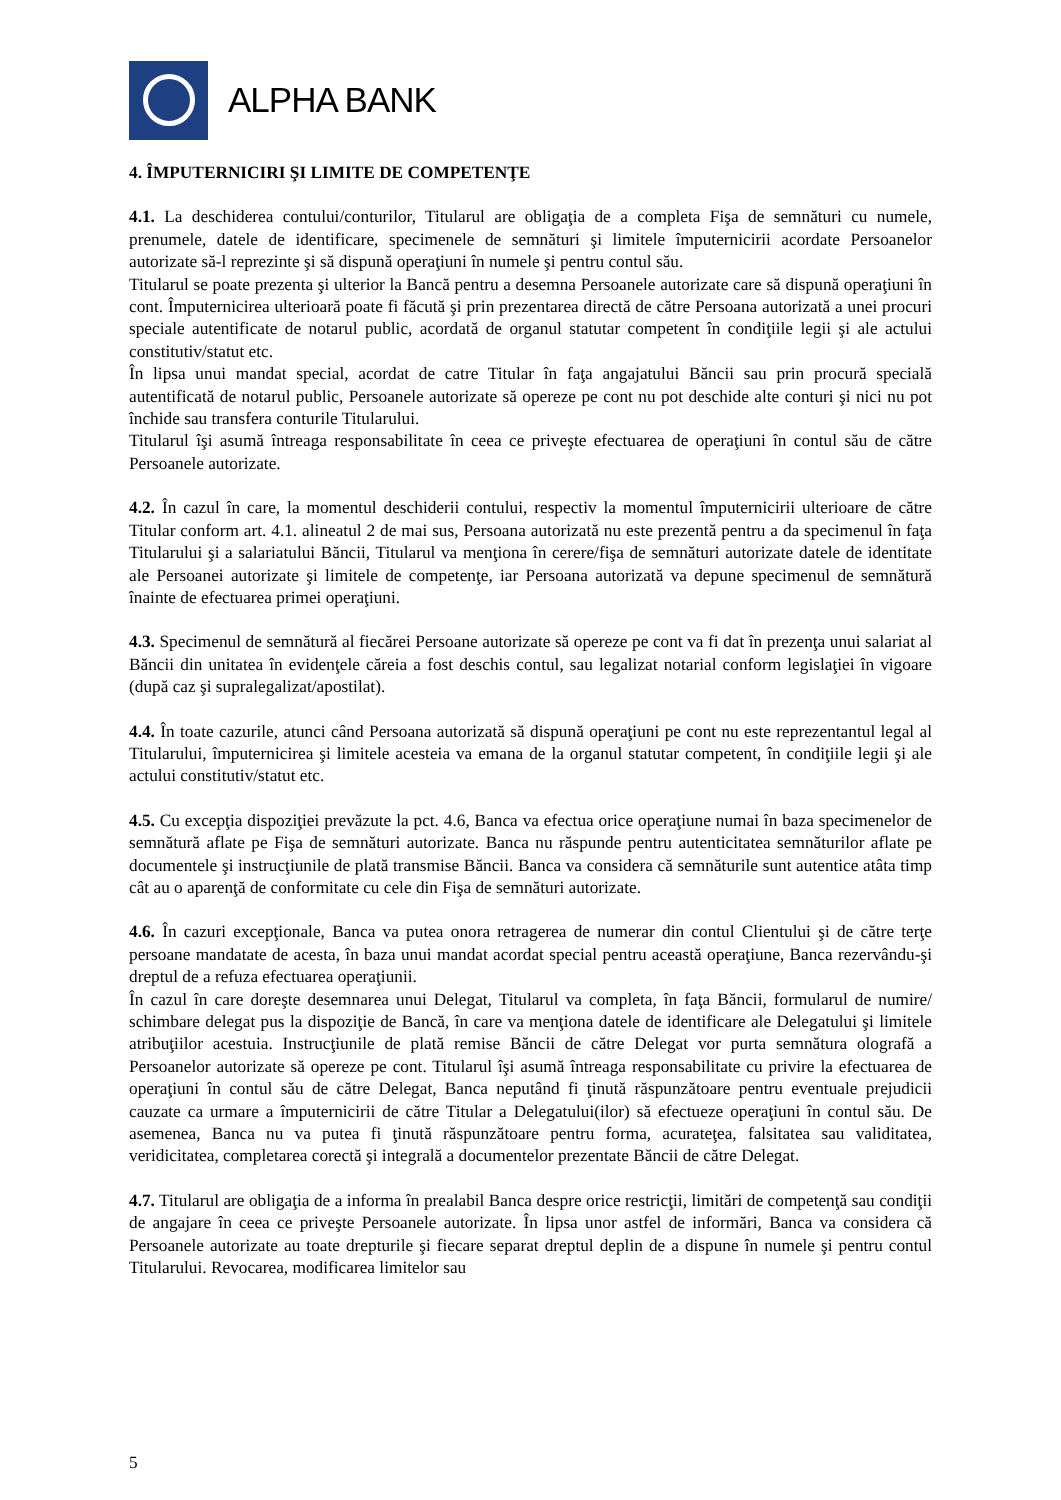ALPHA BANK
4. ÎMPUTERNICIRI ŞI LIMITE DE COMPETENŢE
4.1. La deschiderea contului/conturilor, Titularul are obligaţia de a completa Fişa de semnături cu numele, prenumele, datele de identificare, specimenele de semnături şi limitele împuternicirii acordate Persoanelor autorizate să-l reprezinte şi să dispună operaţiuni în numele şi pentru contul său.
Titularul se poate prezenta şi ulterior la Bancă pentru a desemna Persoanele autorizate care să dispună operaţiuni în cont. Împuternicirea ulterioară poate fi făcută şi prin prezentarea directă de către Persoana autorizată a unei procuri speciale autentificate de notarul public, acordată de organul statutar competent în condiţiile legii şi ale actului constitutiv/statut etc.
În lipsa unui mandat special, acordat de catre Titular în faţa angajatului Băncii sau prin procură specială autentificată de notarul public, Persoanele autorizate să opereze pe cont nu pot deschide alte conturi şi nici nu pot închide sau transfera conturile Titularului.
Titularul îşi asumă întreaga responsabilitate în ceea ce priveşte efectuarea de operaţiuni în contul său de către Persoanele autorizate.
4.2. În cazul în care, la momentul deschiderii contului, respectiv la momentul împuternicirii ulterioare de către Titular conform art. 4.1. alineatul 2 de mai sus, Persoana autorizată nu este prezentă pentru a da specimenul în faţa Titularului şi a salariatului Băncii, Titularul va menţiona în cerere/fişa de semnături autorizate datele de identitate ale Persoanei autorizate şi limitele de competenţe, iar Persoana autorizată va depune specimenul de semnătură înainte de efectuarea primei operaţiuni.
4.3. Specimenul de semnătură al fiecărei Persoane autorizate să opereze pe cont va fi dat în prezenţa unui salariat al Băncii din unitatea în evidenţele căreia a fost deschis contul, sau legalizat notarial conform legislaţiei în vigoare (după caz şi supralegalizat/apostilat).
4.4. În toate cazurile, atunci când Persoana autorizată să dispună operaţiuni pe cont nu este reprezentantul legal al Titularului, împuternicirea şi limitele acesteia va emana de la organul statutar competent, în condiţiile legii şi ale actului constitutiv/statut etc.
4.5. Cu excepţia dispoziţiei prevăzute la pct. 4.6, Banca va efectua orice operaţiune numai în baza specimenelor de semnătură aflate pe Fişa de semnături autorizate. Banca nu răspunde pentru autenticitatea semnăturilor aflate pe documentele şi instrucţiunile de plată transmise Băncii. Banca va considera că semnăturile sunt autentice atâta timp cât au o aparenţă de conformitate cu cele din Fişa de semnături autorizate.
4.6. În cazuri excepţionale, Banca va putea onora retragerea de numerar din contul Clientului şi de către terţe persoane mandatate de acesta, în baza unui mandat acordat special pentru această operaţiune, Banca rezervându-şi dreptul de a refuza efectuarea operaţiunii.
În cazul în care doreşte desemnarea unui Delegat, Titularul va completa, în faţa Băncii, formularul de numire/ schimbare delegat pus la dispoziţie de Bancă, în care va menţiona datele de identificare ale Delegatului şi limitele atribuţiilor acestuia. Instrucţiunile de plată remise Băncii de către Delegat vor purta semnătura olografă a Persoanelor autorizate să opereze pe cont. Titularul îşi asumă întreaga responsabilitate cu privire la efectuarea de operaţiuni în contul său de către Delegat, Banca neputând fi ţinută răspunzătoare pentru eventuale prejudicii cauzate ca urmare a împuternicirii de către Titular a Delegatului(ilor) să efectueze operaţiuni în contul său. De asemenea, Banca nu va putea fi ţinută răspunzătoare pentru forma, acurateţea, falsitatea sau validitatea, veridicitatea, completarea corectă şi integrală a documentelor prezentate Băncii de către Delegat.
4.7. Titularul are obligaţia de a informa în prealabil Banca despre orice restricţii, limitări de competenţă sau condiţii de angajare în ceea ce priveşte Persoanele autorizate. În lipsa unor astfel de informări, Banca va considera că Persoanele autorizate au toate drepturile şi fiecare separat dreptul deplin de a dispune în numele şi pentru contul Titularului. Revocarea, modificarea limitelor sau
5